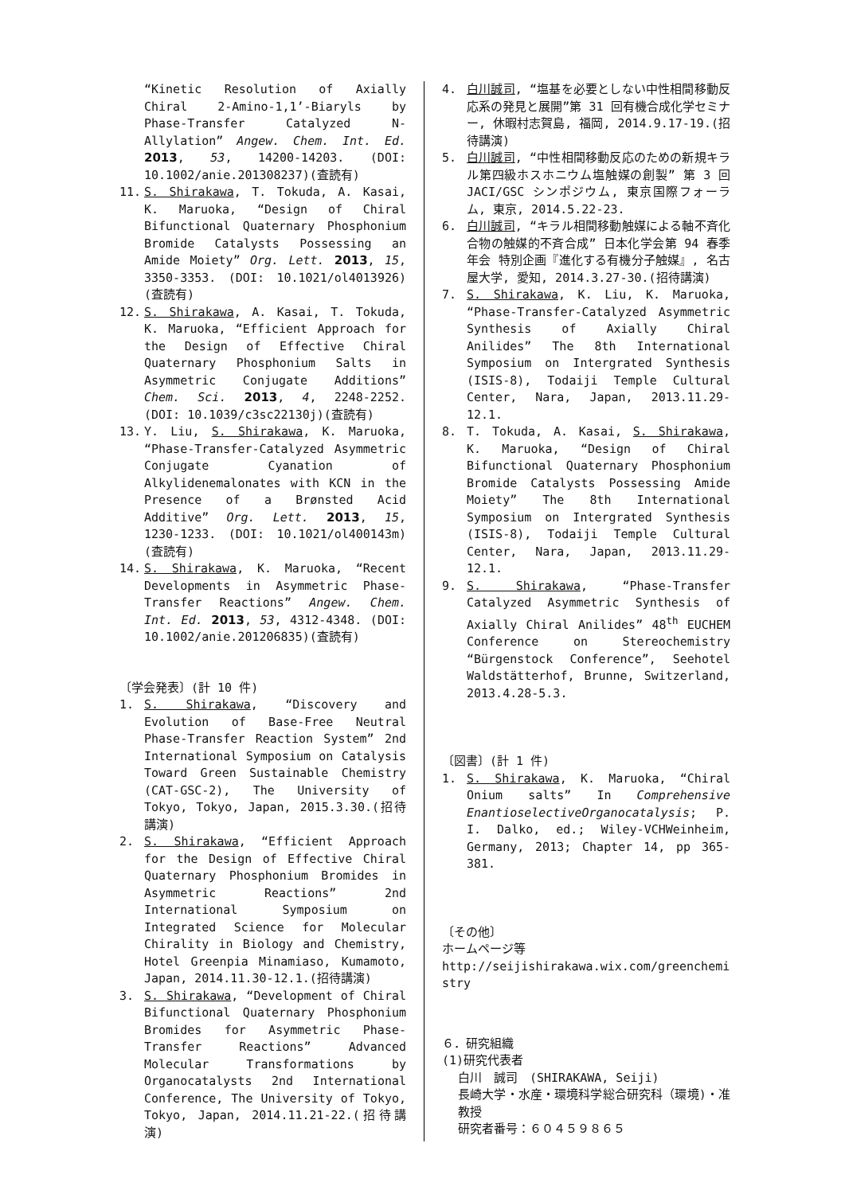“Kinetic Resolution of Axially Chiral 2-Amino-1,1’-Biaryls by Phase-Transfer Catalyzed N-Allylation” Angew. Chem. Int. Ed. 2013, 53, 14200-14203. (DOI: 10.1002/anie.201308237)(査読有)
11. S. Shirakawa, T. Tokuda, A. Kasai, K. Maruoka, “Design of Chiral Bifunctional Quaternary Phosphonium Bromide Catalysts Possessing an Amide Moiety” Org. Lett. 2013, 15, 3350-3353. (DOI: 10.1021/ol4013926)(査読有)
12. S. Shirakawa, A. Kasai, T. Tokuda, K. Maruoka, “Efficient Approach for the Design of Effective Chiral Quaternary Phosphonium Salts in Asymmetric Conjugate Additions” Chem. Sci. 2013, 4, 2248-2252. (DOI: 10.1039/c3sc22130j)(査読有)
13. Y. Liu, S. Shirakawa, K. Maruoka, “Phase-Transfer-Catalyzed Asymmetric Conjugate Cyanation of Alkylidenemalonates with KCN in the Presence of a Brønsted Acid Additive” Org. Lett. 2013, 15, 1230-1233. (DOI: 10.1021/ol400143m)(査読有)
14. S. Shirakawa, K. Maruoka, “Recent Developments in Asymmetric Phase-Transfer Reactions” Angew. Chem. Int. Ed. 2013, 53, 4312-4348. (DOI: 10.1002/anie.201206835)(査読有)
〔学会発表〕(計 10 件)
1. S. Shirakawa, “Discovery and Evolution of Base-Free Neutral Phase-Transfer Reaction System” 2nd International Symposium on Catalysis Toward Green Sustainable Chemistry (CAT-GSC-2), The University of Tokyo, Tokyo, Japan, 2015.3.30.(招待講演)
2. S. Shirakawa, “Efficient Approach for the Design of Effective Chiral Quaternary Phosphonium Bromides in Asymmetric Reactions” 2nd International Symposium on Integrated Science for Molecular Chirality in Biology and Chemistry, Hotel Greenpia Minamiaso, Kumamoto, Japan, 2014.11.30-12.1.(招待講演)
3. S. Shirakawa, “Development of Chiral Bifunctional Quaternary Phosphonium Bromides for Asymmetric Phase-Transfer Reactions” Advanced Molecular Transformations by Organocatalysts 2nd International Conference, The University of Tokyo, Tokyo, Japan, 2014.11.21-22.(招待講演)
4. 白川誠司, “塩基を必要としない中性相間移動反応系の発見と展開”第 31 回有機合成化学セミナー, 休暇村志賀島, 福岡, 2014.9.17-19.(招待講演)
5. 白川誠司, “中性相間移動反応のための新規キラル第四級ホスホニウム塩触媒の創製” 第 3 回 JACI/GSC シンポジウム, 東京国際フォーラム, 東京, 2014.5.22-23.
6. 白川誠司, “キラル相間移動触媒による軸不斉化合物の触媒的不斉合成” 日本化学会第 94 春季年会 特別企画『進化する有機分子触媒』, 名古屋大学, 愛知, 2014.3.27-30.(招待講演)
7. S. Shirakawa, K. Liu, K. Maruoka, “Phase-Transfer-Catalyzed Asymmetric Synthesis of Axially Chiral Anilides” The 8th International Symposium on Intergrated Synthesis (ISIS-8), Todaiji Temple Cultural Center, Nara, Japan, 2013.11.29-12.1.
8. T. Tokuda, A. Kasai, S. Shirakawa, K. Maruoka, “Design of Chiral Bifunctional Quaternary Phosphonium Bromide Catalysts Possessing Amide Moiety” The 8th International Symposium on Intergrated Synthesis (ISIS-8), Todaiji Temple Cultural Center, Nara, Japan, 2013.11.29-12.1.
9. S. Shirakawa, “Phase-Transfer Catalyzed Asymmetric Synthesis of Axially Chiral Anilides” 48<sup>th</sup> EUCHEM Conference on Stereochemistry “Bürgenstock Conference”, Seehotel Waldstätterhof, Brunne, Switzerland, 2013.4.28-5.3.
〔図書〕(計 1 件)
1. S. Shirakawa, K. Maruoka, “Chiral Onium salts” In Comprehensive EnantioselectiveOrganocatalysis; P. I. Dalko, ed.; Wiley-VCHWeinheim, Germany, 2013; Chapter 14, pp 365-381.
〔その他〕
ホームページ等
http://seijishirakawa.wix.com/greenchemistry
６．研究組織
(1)研究代表者
白川　誠司　(SHIRAKAWA, Seiji)
長崎大学・水産・環境科学総合研究科（環境)・准教授
研究者番号：６０４５９８６５